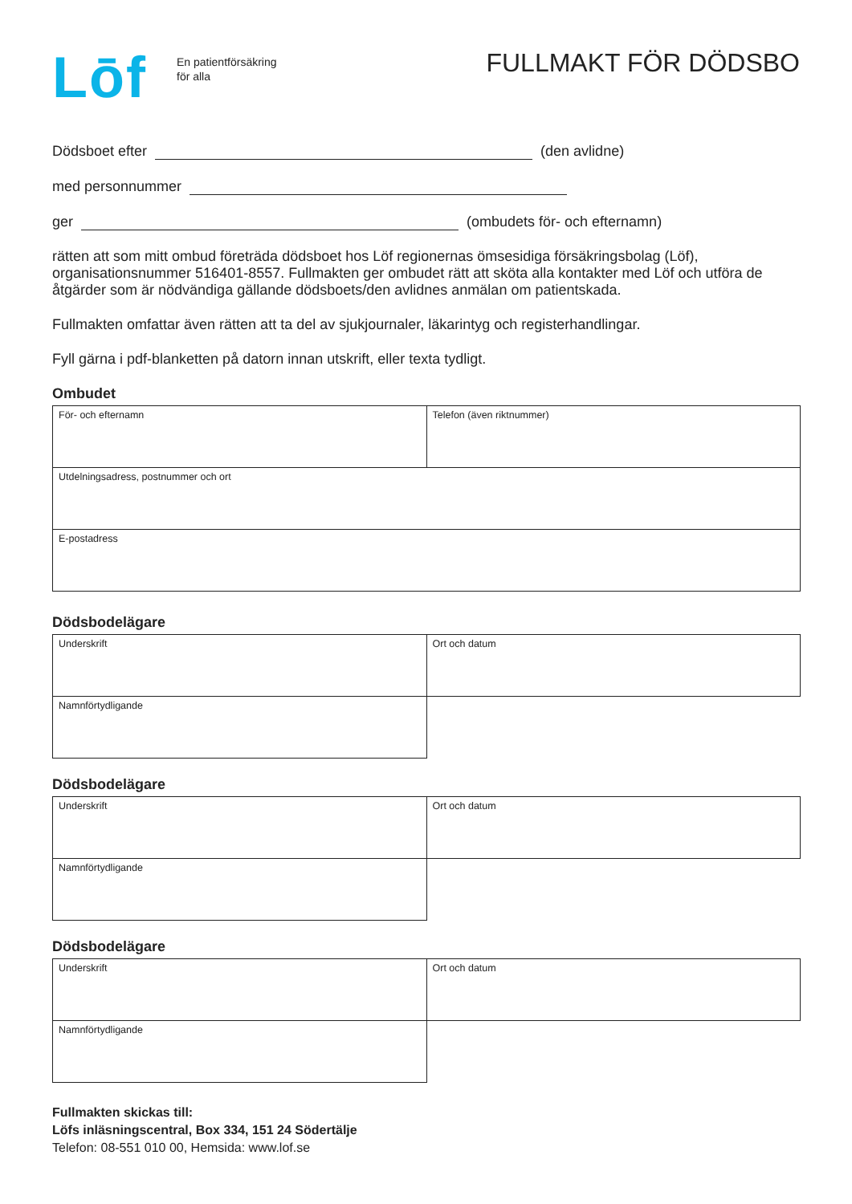Lōf
En patientförsäkring
för alla
FULLMAKT FÖR DÖDSBO
Dödsboet efter (den avlidne)
med personnummer
ger (ombudets för- och efternamn)
rätten att som mitt ombud företräda dödsboet hos Löf regionernas ömsesidiga försäkringsbolag (Löf), organisationsnummer 516401-8557. Fullmakten ger ombudet rätt att sköta alla kontakter med Löf och utföra de åtgärder som är nödvändiga gällande dödsboets/den avlidnes anmälan om patientskada.
Fullmakten omfattar även rätten att ta del av sjukjournaler, läkarintyg och registerhandlingar.
Fyll gärna i pdf-blanketten på datorn innan utskrift, eller texta tydligt.
Ombudet
| För- och efternamn | Telefon (även riktnummer) |
| Utdelningsadress, postnummer och ort | |
| E-postadress | |
Dödsbodelägare
| Underskrift | Ort och datum |
| Namnförtydligande | |
Dödsbodelägare
| Underskrift | Ort och datum |
| Namnförtydligande | |
Dödsbodelägare
| Underskrift | Ort och datum |
| Namnförtydligande | |
Fullmakten skickas till:
Löfs inläsningscentral, Box 334, 151 24 Södertälje
Telefon: 08-551 010 00, Hemsida: www.lof.se